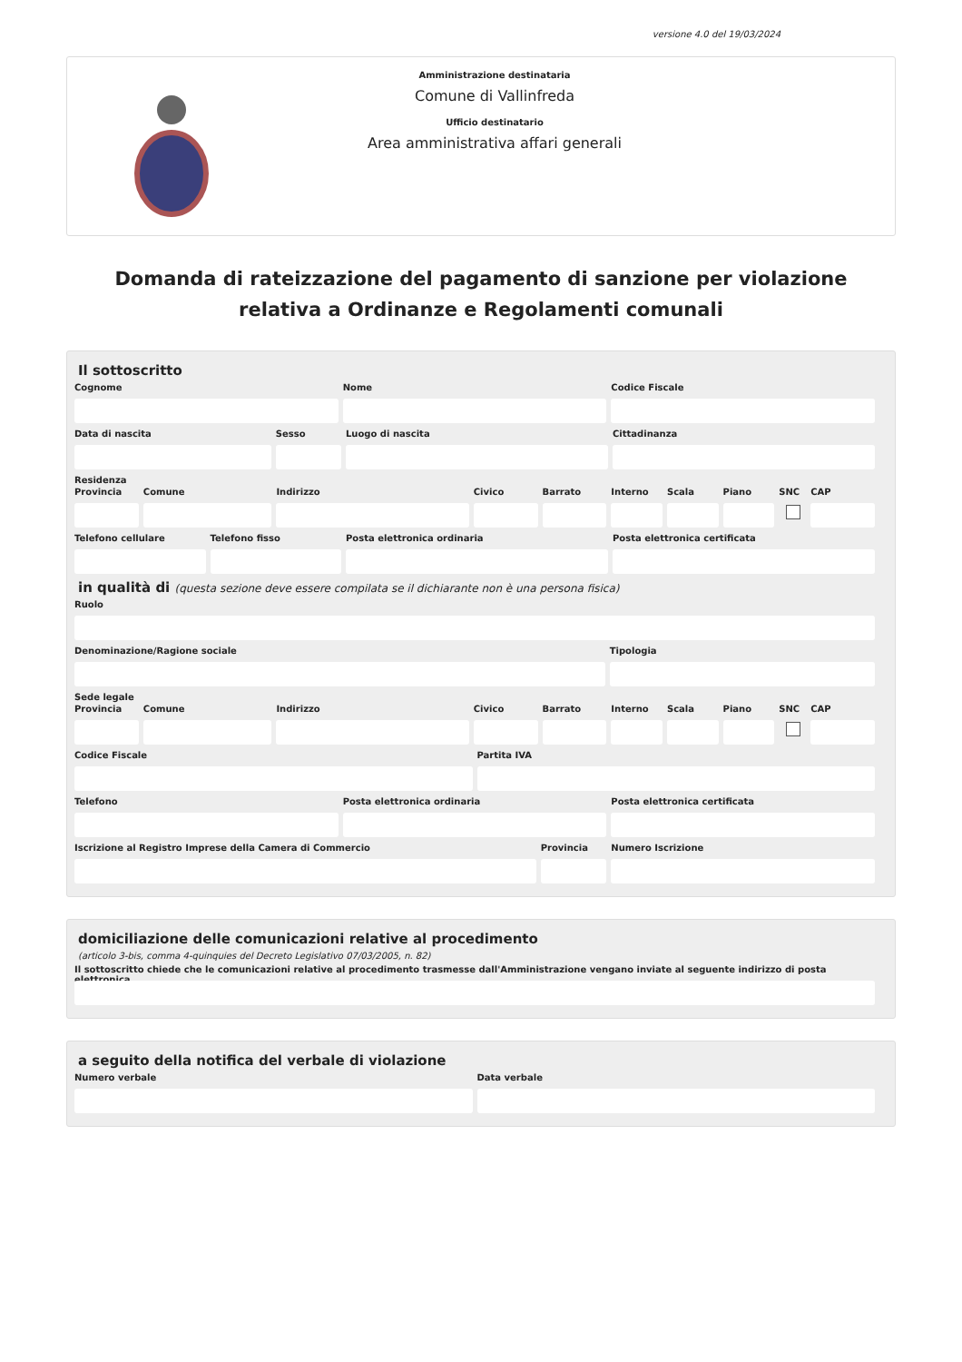versione 4.0 del 19/03/2024
Amministrazione destinataria
Comune di Vallinfreda
Ufficio destinatario
Area amministrativa affari generali
Domanda di rateizzazione del pagamento di sanzione per violazione relativa a Ordinanze e Regolamenti comunali
Il sottoscritto
Cognome Nome Codice Fiscale
Data di nascita Sesso Luogo di nascita Cittadinanza
Residenza
Provincia Comune Indirizzo Civico Barrato Interno Scala Piano SNC CAP
Telefono cellulare Telefono fisso Posta elettronica ordinaria Posta elettronica certificata
in qualità di (questa sezione deve essere compilata se il dichiarante non è una persona fisica)
Ruolo
Denominazione/Ragione sociale Tipologia
Sede legale
Provincia Comune Indirizzo Civico Barrato Interno Scala Piano SNC CAP
Codice Fiscale Partita IVA
Telefono Posta elettronica ordinaria Posta elettronica certificata
Iscrizione al Registro Imprese della Camera di Commercio
Provincia Numero Iscrizione
domiciliazione delle comunicazioni relative al procedimento
(articolo 3-bis, comma 4-quinquies del Decreto Legislativo 07/03/2005, n. 82)
Il sottoscritto chiede che le comunicazioni relative al procedimento trasmesse dall'Amministrazione vengano inviate al seguente indirizzo di posta elettronica
a seguito della notifica del verbale di violazione
Numero verbale Data verbale